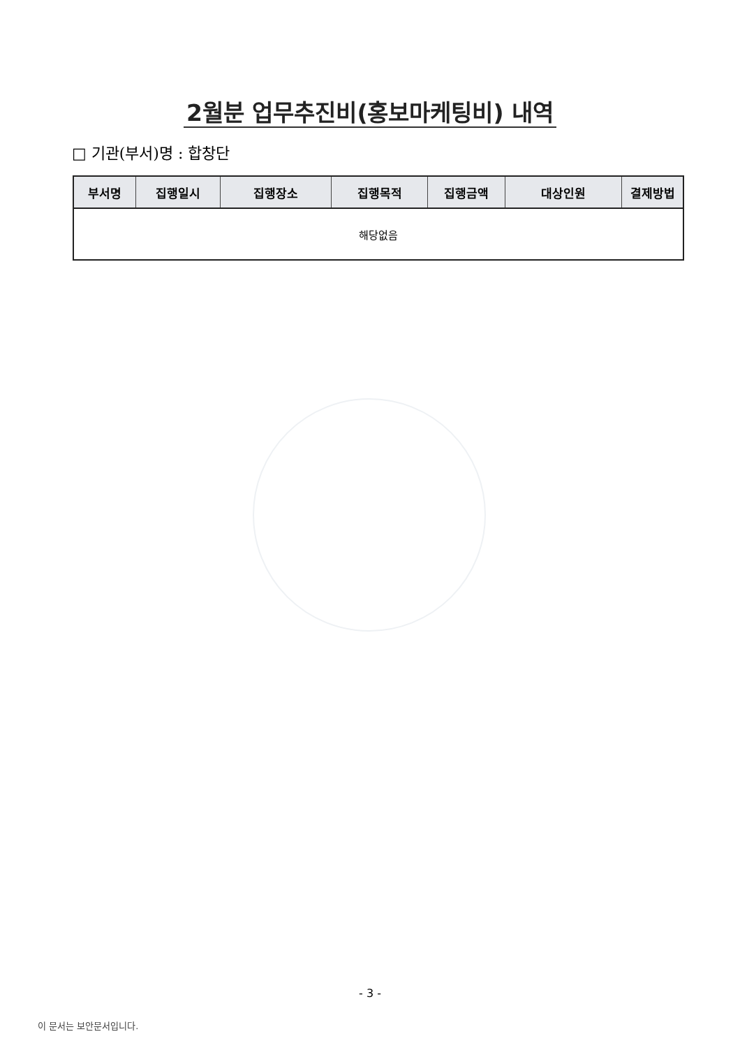2월분 업무추진비(홍보마케팅비) 내역
□ 기관(부서)명 : 합창단
| 부서명 | 집행일시 | 집행장소 | 집행목적 | 집행금액 | 대상인원 | 결제방법 |
| --- | --- | --- | --- | --- | --- | --- |
| 해당없음 | | | | | | |
- 3 -
이 문서는 보안문서입니다.